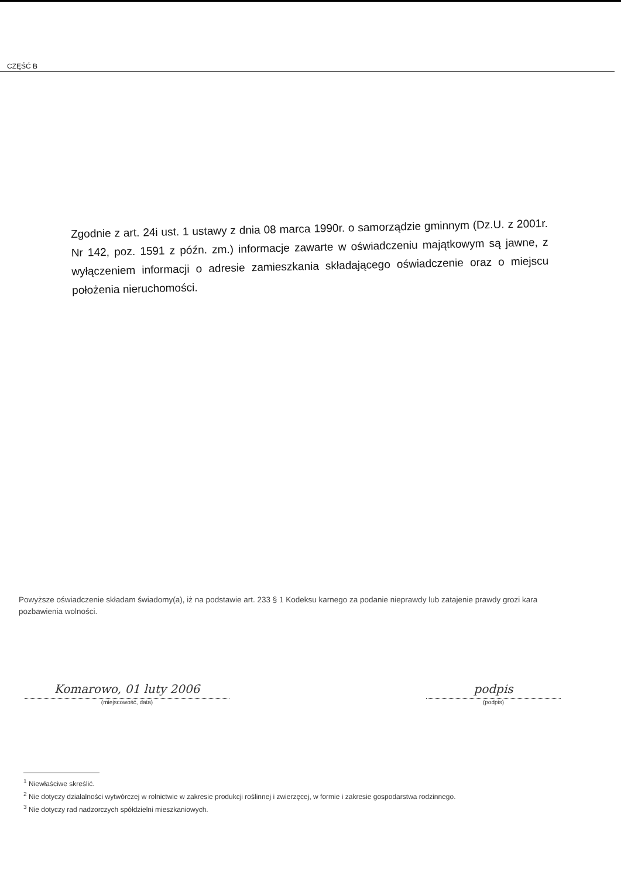CZĘŚĆ B
Zgodnie z art. 24i ust. 1 ustawy z dnia 08 marca 1990r. o samorządzie gminnym (Dz.U. z 2001r. Nr 142, poz. 1591 z późn. zm.) informacje zawarte w oświadczeniu majątkowym są jawne, z wyłączeniem informacji o adresie zamieszkania składającego oświadczenie oraz o miejscu położenia nieruchomości.
Powyższe oświadczenie składam świadomy(a), iż na podstawie art. 233 § 1 Kodeksu karnego za podanie nieprawdy lub zatajenie prawdy grozi kara pozbawienia wolności.
Komarowo, 01 luty 2006
(miejscowość, data)
podpis
(podpis)
<sup>1</sup> Niewłaściwe skreślić.
<sup>2</sup> Nie dotyczy działalności wytwórczej w rolnictwie w zakresie produkcji roślinnej i zwierzęcej, w formie i zakresie gospodarstwa rodzinnego.
<sup>3</sup> Nie dotyczy rad nadzorczych spółdzielni mieszkaniowych.